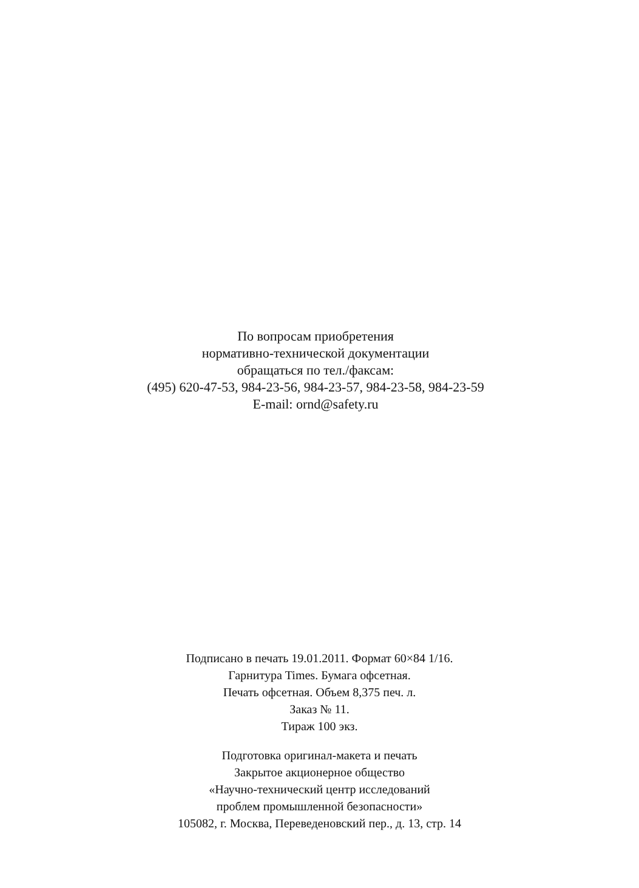По вопросам приобретения
нормативно-технической документации
обращаться по тел./факсам:
(495) 620-47-53, 984-23-56, 984-23-57, 984-23-58, 984-23-59
E-mail: ornd@safety.ru
Подписано в печать 19.01.2011. Формат 60×84 1/16.
Гарнитура Times. Бумага офсетная.
Печать офсетная. Объем 8,375 печ. л.
Заказ № 11.
Тираж 100 экз.
Подготовка оригинал-макета и печать
Закрытое акционерное общество
«Научно-технический центр исследований
проблем промышленной безопасности»
105082, г. Москва, Переведеновский пер., д. 13, стр. 14